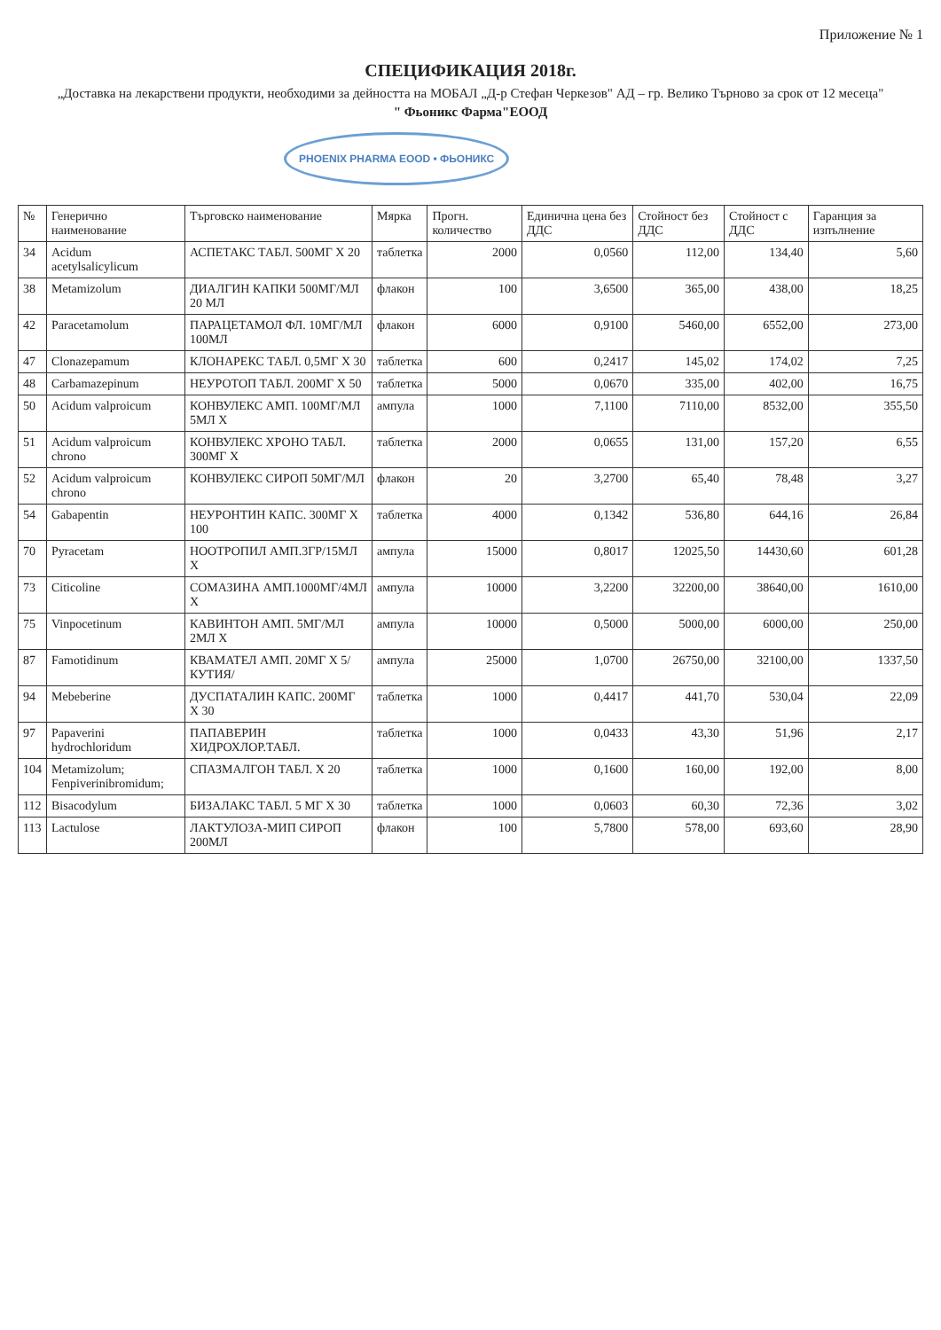Приложение № 1
СПЕЦИФИКАЦИЯ 2018г.
„Доставка на лекарствени продукти, необходими за дейността на МОБАЛ „Д-р Стефан Черкезов" АД – гр. Велико Търново за срок от 12 месеца"
" Фьоникс Фарма"ЕООД
PHOENIX PHARMA EOOD • ФЬОНИКС
| № | Генерично наименование | Търговско наименование | Мярка | Прогн. количество | Единична цена без ДДС | Стойност без ДДС | Стойност с ДДС | Гаранция за изпълнение |
| --- | --- | --- | --- | --- | --- | --- | --- | --- |
| 34 | Acidum acetylsalicylicum | АСПЕТАКС ТАБЛ. 500МГ Х 20 | таблетка | 2000 | 0,0560 | 112,00 | 134,40 | 5,60 |
| 38 | Metamizolum | ДИАЛГИН КАПКИ 500МГ/МЛ 20 МЛ | флакон | 100 | 3,6500 | 365,00 | 438,00 | 18,25 |
| 42 | Paracetamolum | ПАРАЦЕТАМОЛ ФЛ. 10МГ/МЛ 100МЛ | флакон | 6000 | 0,9100 | 5460,00 | 6552,00 | 273,00 |
| 47 | Clonazepamum | КЛОНАРЕКС ТАБЛ. 0,5МГ Х 30 | таблетка | 600 | 0,2417 | 145,02 | 174,02 | 7,25 |
| 48 | Carbamazepinum | НЕУРОТОП ТАБЛ. 200МГ Х 50 | таблетка | 5000 | 0,0670 | 335,00 | 402,00 | 16,75 |
| 50 | Acidum valproicum | КОНВУЛЕКС АМП. 100МГ/МЛ 5МЛ Х | ампула | 1000 | 7,1100 | 7110,00 | 8532,00 | 355,50 |
| 51 | Acidum valproicum chrono | КОНВУЛЕКС ХРОНО ТАБЛ. 300МГ Х | таблетка | 2000 | 0,0655 | 131,00 | 157,20 | 6,55 |
| 52 | Acidum valproicum chrono | КОНВУЛЕКС СИРОП 50МГ/МЛ | флакон | 20 | 3,2700 | 65,40 | 78,48 | 3,27 |
| 54 | Gabapentin | НЕУРОНТИН КАПС. 300МГ Х 100 | таблетка | 4000 | 0,1342 | 536,80 | 644,16 | 26,84 |
| 70 | Pyracetam | НООТРОПИЛ АМП.3ГР/15МЛ Х | ампула | 15000 | 0,8017 | 12025,50 | 14430,60 | 601,28 |
| 73 | Citicoline | СОМАЗИНА АМП.1000МГ/4МЛ Х | ампула | 10000 | 3,2200 | 32200,00 | 38640,00 | 1610,00 |
| 75 | Vinpocetinum | КАВИНТОН АМП. 5МГ/МЛ 2МЛ Х | ампула | 10000 | 0,5000 | 5000,00 | 6000,00 | 250,00 |
| 87 | Famotidinum | КВАМАТЕЛ АМП. 20МГ Х 5/КУТИЯ/ | ампула | 25000 | 1,0700 | 26750,00 | 32100,00 | 1337,50 |
| 94 | Mebeberine | ДУСПАТАЛИН КАПС. 200МГ Х 30 | таблетка | 1000 | 0,4417 | 441,70 | 530,04 | 22,09 |
| 97 | Papaverini hydrochloridum | ПАПАВЕРИН ХИДРОХЛОР.ТАБЛ. | таблетка | 1000 | 0,0433 | 43,30 | 51,96 | 2,17 |
| 104 | Metamizolum; Fenpiverinibromidum; | СПАЗМАЛГОН ТАБЛ. Х 20 | таблетка | 1000 | 0,1600 | 160,00 | 192,00 | 8,00 |
| 112 | Bisacodylum | БИЗАЛАКС ТАБЛ. 5 МГ Х 30 | таблетка | 1000 | 0,0603 | 60,30 | 72,36 | 3,02 |
| 113 | Lactulose | ЛАКТУЛОЗА-МИП СИРОП 200МЛ | флакон | 100 | 5,7800 | 578,00 | 693,60 | 28,90 |